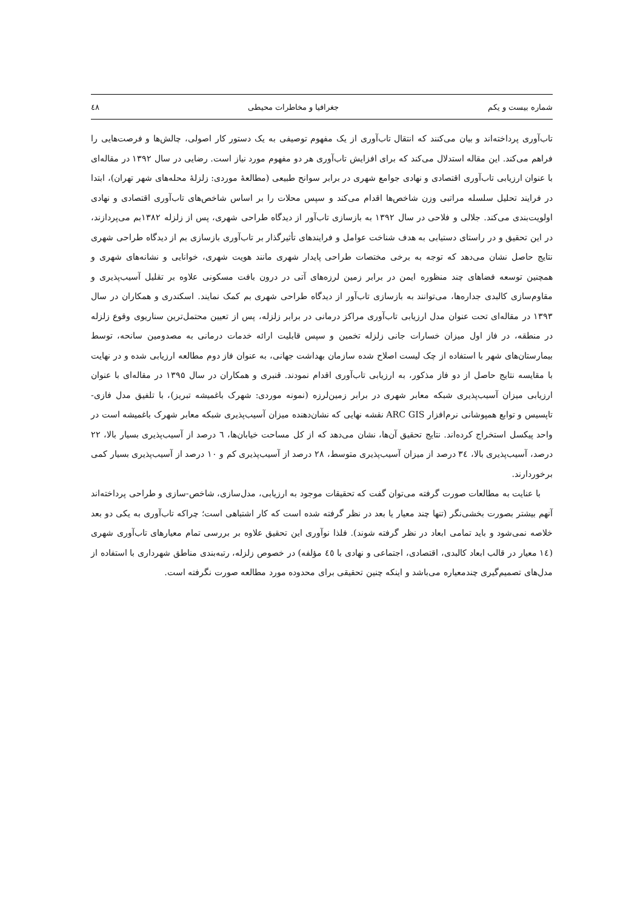شماره بیست و یکم جغرافیا و مخاطرات محیطی ٤٨
تاب‌آوری پرداخته‌اند و بیان می‌کنند که انتقال تاب‌آوری از یک مفهوم توصیفی به یک دستور کار اصولی، چالش‌ها و فرصت‌هایی را فراهم می‌کند. این مقاله استدلال می‌کند که برای افزایش تاب‌آوری هر دو مفهوم مورد نیاز است. رضایی در سال ۱۳۹۲ در مقاله‌ای با عنوان ارزیابی تاب‌آوری اقتصادی و نهادی جوامع شهری در برابر سوانح طبیعی (مطالعهٔ موردی: زلزلهٔ محله‌های شهر تهران)، ابتدا در فرایند تحلیل سلسله مراتبی وزن شاخص‌ها اقدام می‌کند و سپس محلات را بر اساس شاخص‌های تاب‌آوری اقتصادی و نهادی اولویت‌بندی می‌کند. جلالی و فلاحی در سال ۱۳۹۲ به بازسازی تاب‌آور از دیدگاه طراحی شهری، پس از زلزله ۱۳۸۲بم می‌پردازند، در این تحقیق و در راستای دستیابی به هدف شناخت عوامل و فرایندهای تأثیرگذار بر تاب‌آوری بازسازی بم از دیدگاه طراحی شهری نتایج حاصل نشان می‌دهد که توجه به برخی مختصات طراحی پایدار شهری مانند هویت شهری، خوانایی و نشانه‌های شهری و همچنین توسعه فضاهای چند منظوره ایمن در برابر زمین لرزه‌های آتی در درون بافت مسکونی علاوه بر تقلیل آسیب‌پذیری و مقاوم‌سازی کالبدی جداره‌ها، می‌توانند به بازسازی تاب‌آور از دیدگاه طراحی شهری بم کمک نمایند. اسکندری و همکاران در سال ۱۳۹۳ در مقاله‌ای تحت عنوان مدل ارزیابی تاب‌آوری مراکز درمانی در برابر زلزله، پس از تعیین محتمل‌ترین سناریوی وقوع زلزله در منطقه، در فاز اول میزان خسارات جانی زلزله تخمین و سپس قابلیت ارائه خدمات درمانی به مصدومین سانحه، توسط بیمارستان‌های شهر با استفاده از چک لیست اصلاح شده سازمان بهداشت جهانی، به عنوان فاز دوم مطالعه ارزیابی شده و در نهایت با مقایسه نتایج حاصل از دو فاز مذکور، به ارزیابی تاب‌آوری اقدام نمودند. قنبری و همکاران در سال ۱۳۹۵ در مقاله‌ای با عنوان ارزیابی میزان آسیب‌پذیری شبکه معابر شهری در برابر زمین‌لرزه (نمونه موردی: شهرک باغمیشه تبریز)، با تلفیق مدل فازی- تاپسیس و توابع همپوشانی نرم‌افزار ARC GIS نقشه نهایی که نشان‌دهنده میزان آسیب‌پذیری شبکه معابر شهرک باغمیشه است در واحد پیکسل استخراج کرده‌اند. نتایج تحقیق آن‌ها، نشان می‌دهد که از کل مساحت خیابان‌ها، ٦ درصد از آسیب‌پذیری بسیار بالا، ٢٢ درصد، آسیب‌پذیری بالا، ٣٤ درصد از میزان آسیب‌پذیری متوسط، ٢٨ درصد از آسیب‌پذیری کم و ١٠ درصد از آسیب‌پذیری بسیار کمی برخوردارند.
با عنایت به مطالعات صورت گرفته می‌توان گفت که تحقیقات موجود به ارزیابی، مدل‌سازی، شاخص-سازی و طراحی پرداخته‌اند آنهم بیشتر بصورت بخشی‌نگر (تنها چند معیار یا بعد در نظر گرفته شده است که کار اشتباهی است؛ چراکه تاب‌آوری به یکی دو بعد خلاصه نمی‌شود و باید تمامی ابعاد در نظر گرفته شوند). فلذا نوآوری این تحقیق علاوه بر بررسی تمام معیارهای تاب‌آوری شهری (١٤ معیار در قالب ابعاد کالبدی، اقتصادی، اجتماعی و نهادی با ٤٥ مؤلفه) در خصوص زلزله، رتبه‌بندی مناطق شهرداری با استفاده از مدل‌های تصمیم‌گیری چندمعیاره می‌باشد و اینکه چنین تحقیقی برای محدوده مورد مطالعه صورت نگرفته است.